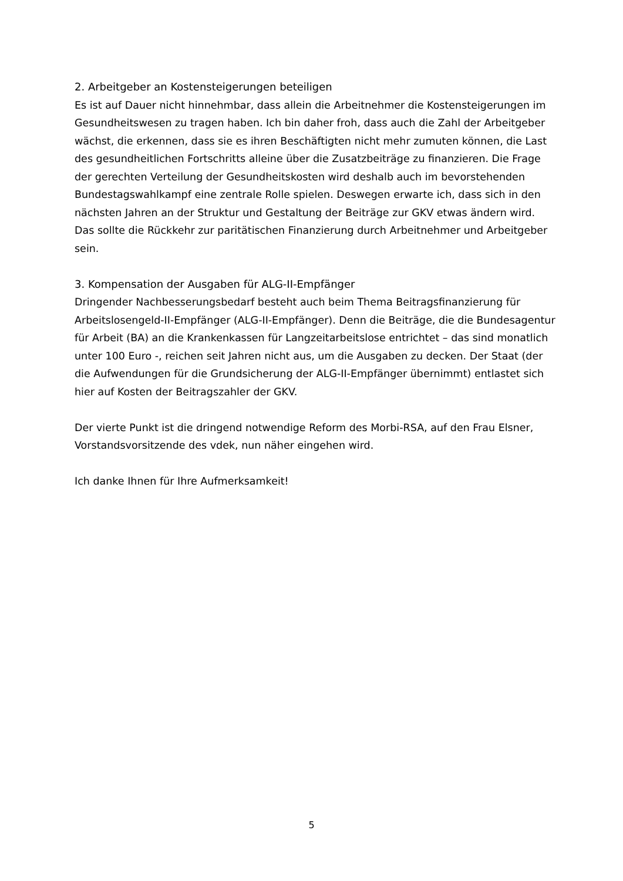2. Arbeitgeber an Kostensteigerungen beteiligen
Es ist auf Dauer nicht hinnehmbar, dass allein die Arbeitnehmer die Kostensteigerungen im Gesundheitswesen zu tragen haben. Ich bin daher froh, dass auch die Zahl der Arbeitgeber wächst, die erkennen, dass sie es ihren Beschäftigten nicht mehr zumuten können, die Last des gesundheitlichen Fortschritts alleine über die Zusatzbeiträge zu finanzieren. Die Frage der gerechten Verteilung der Gesundheitskosten wird deshalb auch im bevorstehenden Bundestagswahlkampf eine zentrale Rolle spielen. Deswegen erwarte ich, dass sich in den nächsten Jahren an der Struktur und Gestaltung der Beiträge zur GKV etwas ändern wird. Das sollte die Rückkehr zur paritätischen Finanzierung durch Arbeitnehmer und Arbeitgeber sein.
3. Kompensation der Ausgaben für ALG-II-Empfänger
Dringender Nachbesserungsbedarf besteht auch beim Thema Beitragsfinanzierung für Arbeitslosengeld-II-Empfänger (ALG-II-Empfänger). Denn die Beiträge, die die Bundesagentur für Arbeit (BA) an die Krankenkassen für Langzeitarbeitslose entrichtet – das sind monatlich unter 100 Euro -, reichen seit Jahren nicht aus, um die Ausgaben zu decken. Der Staat (der die Aufwendungen für die Grundsicherung der ALG-II-Empfänger übernimmt) entlastet sich hier auf Kosten der Beitragszahler der GKV.
Der vierte Punkt ist die dringend notwendige Reform des Morbi-RSA, auf den Frau Elsner, Vorstandsvorsitzende des vdek, nun näher eingehen wird.
Ich danke Ihnen für Ihre Aufmerksamkeit!
5